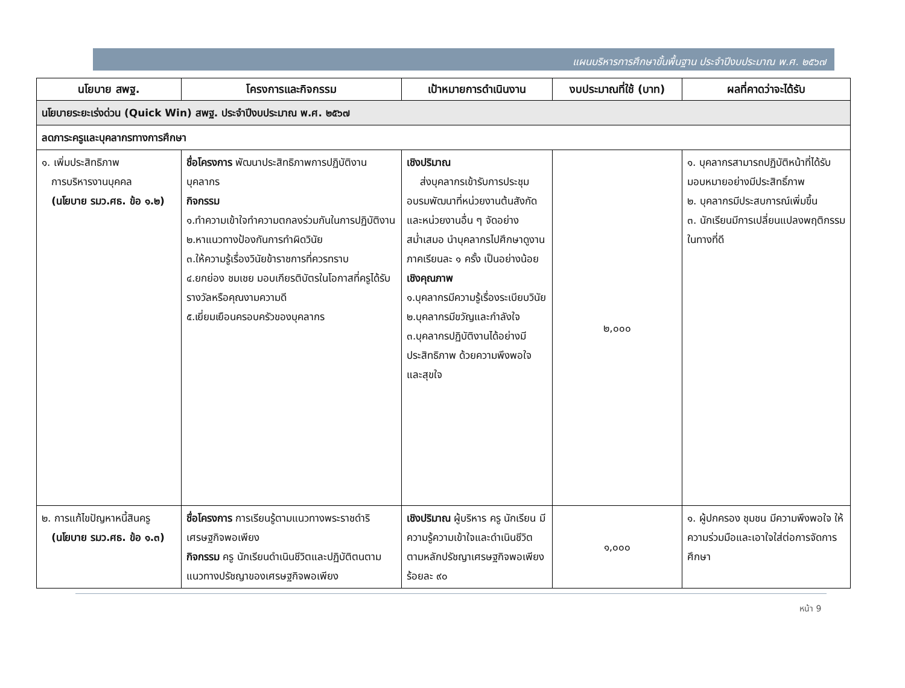แผนบริหารการศึกษาขั้นพื้นฐาน ประจำปีงบประมาณ พ.ศ. ๒๕๖๗
| นโยบาย สพฐ. | โครงการและกิจกรรม | เป้าหมายการดำเนินงาน | งบประมาณที่ใช้ (บาท) | ผลที่คาดว่าจะได้รับ |
| --- | --- | --- | --- | --- |
| นโยบายระยะเร่งด่วน (Quick Win) สพฐ. ประจำปีงบประมาณ พ.ศ. ๒๕๖๗ | | | | |
| ลดภาระครูและบุคลากรทางการศึกษา | | | | |
| ๑. เพิ่มประสิทธิภาพ การบริหารงานบุคคล (นโยบาย รมว.ศธ. ข้อ ๑.๒) | ชื่อโครงการ พัฒนาประสิทธิภาพการปฏิบัติงานบุคลากร กิจกรรม ๑.ทำความเข้าใจทำความตกลงร่วมกันในการปฏิบัติงาน ๒.หาแนวทางป้องกันการทำผิดวินัย ๓.ให้ความรู้เรื่องวินัยข้าราชการที่ควรทราบ ๔.ยกย่อง ชมเชย มอบเกียรติบัตรในโอกาสที่ครูได้รับรางวัลหรือคุณงามความดี ๕.เยี่ยมเยือนครอบครัวของบุคลากร | เชิงปริมาณ ส่งบุคลากรเข้ารับการประชุม อบรมพัฒนาที่หน่วยงานต้นสังกัดและหน่วยงานอื่น ๆ จัดอย่างสม่ำเสมอ นำบุคลากรไปศึกษาดูงาน ภาคเรียนละ ๑ ครั้ง เป็นอย่างน้อย เชิงคุณภาพ ๑.บุคลากรมีความรู้เรื่องระเบียบวินัย ๒.บุคลากรมีขวัญและกำลังใจ ๓.บุคลากรปฏิบัติงานได้อย่างมีประสิทธิภาพ ด้วยความพึงพอใจและสุขใจ | ๒,๐๐๐ | ๑. บุคลากรสามารถปฏิบัติหน้าที่ได้รับมอบหมายอย่างมีประสิทธิ์ภาพ ๒. บุคลากรมีประสบการณ์เพิ่มขึ้น ๓. นักเรียนมีการเปลี่ยนแปลงพฤติกรรมในทางที่ดี |
| ๒. การแก้ไขปัญหาหนี้สินครู (นโยบาย รมว.ศธ. ข้อ ๑.๓) | ชื่อโครงการ การเรียนรู้ตามแนวทางพระราชดำริเศรษฐกิจพอเพียง กิจกรรม ครู นักเรียนดำเนินชีวิตและปฏิบัติตนตามแนวทางปรัชญาของเศรษฐกิจพอเพียง | เชิงปริมาณ ผู้บริหาร ครู นักเรียน มีความรู้ความเข้าใจและดำเนินชีวิตตามหลักปรัชญาเศรษฐกิจพอเพียง ร้อยละ ๙๐ | ๑,๐๐๐ | ๑. ผู้ปกครอง ชุมชน มีความพึงพอใจ ให้ความร่วมมือและเอาใจใส่ต่อการจัดการศึกษา |
หน้า 9